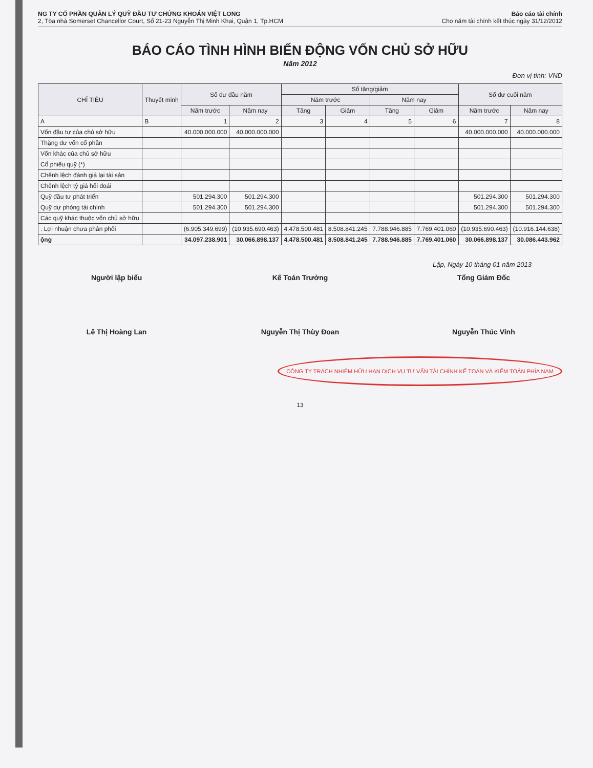NG TY CỔ PHẦN QUẢN LÝ QUỸ ĐẦU TƯ CHỨNG KHOÁN VIỆT LONG
2, Tòa nhà Somerset Chancellor Court, Số 21-23 Nguyễn Thị Minh Khai, Quận 1, Tp.HCM
Báo cáo tài chính
Cho năm tài chính kết thúc ngày 31/12/2012
BÁO CÁO TÌNH HÌNH BIẾN ĐỘNG VỐN CHỦ SỞ HỮU
Năm 2012
Đơn vị tính: VND
| CHỈ TIÊU | Thuyết minh | Số dư đầu năm | | Số tăng/giảm | | | | Số dư cuối năm | |
| --- | --- | --- | --- | --- | --- | --- | --- | --- | --- |
| | | | | Năm trước | | Năm nay | | | |
| | | Năm trước | Năm nay | Tăng | Giảm | Tăng | Giảm | Năm trước | Năm nay |
| A | B | 1 | 2 | 3 | 4 | 5 | 6 | 7 | 8 |
| Vốn đầu tư của chủ sở hữu | | 40.000.000.000 | 40.000.000.000 | | | | | 40.000.000.000 | 40.000.000.000 |
| Thặng dư vốn cổ phần | | | | | | | | | |
| Vốn khác của chủ sở hữu | | | | | | | | | |
| Cổ phiếu quỹ (*) | | | | | | | | | |
| Chênh lệch đánh giá lại tài sản | | | | | | | | | |
| Chênh lệch tỷ giá hối đoái | | | | | | | | | |
| Quỹ đầu tư phát triển | | 501.294.300 | 501.294.300 | | | | | 501.294.300 | 501.294.300 |
| Quỹ dự phòng tài chính | | 501.294.300 | 501.294.300 | | | | | 501.294.300 | 501.294.300 |
| Các quỹ khác thuộc vốn chủ sở hữu | | | | | | | | | |
| . Lợi nhuận chưa phân phối | | (6.905.349.699) | (10.935.690.463) | 4.478.500.481 | 8.508.841.245 | 7.788.946.885 | 7.769.401.060 | (10.935.690.463) | (10.916.144.638) |
| ộng | | 34.097.238.901 | 30.066.898.137 | 4.478.500.481 | 8.508.841.245 | 7.788.946.885 | 7.769.401.060 | 30.066.898.137 | 30.086.443.962 |
Lập, Ngày 10 tháng 01 năm 2013
Người lập biểu
Lê Thị Hoàng Lan
Kế Toán Trưởng
Nguyễn Thị Thùy Đoan
Tổng Giám Đốc
Nguyễn Thúc Vinh
CÔNG TY TRÁCH NHIỆM HỮU HẠN DỊCH VỤ TƯ VẤN TÀI CHÍNH KẾ TOÁN VÀ KIỂM TOÁN PHÍA NAM
13